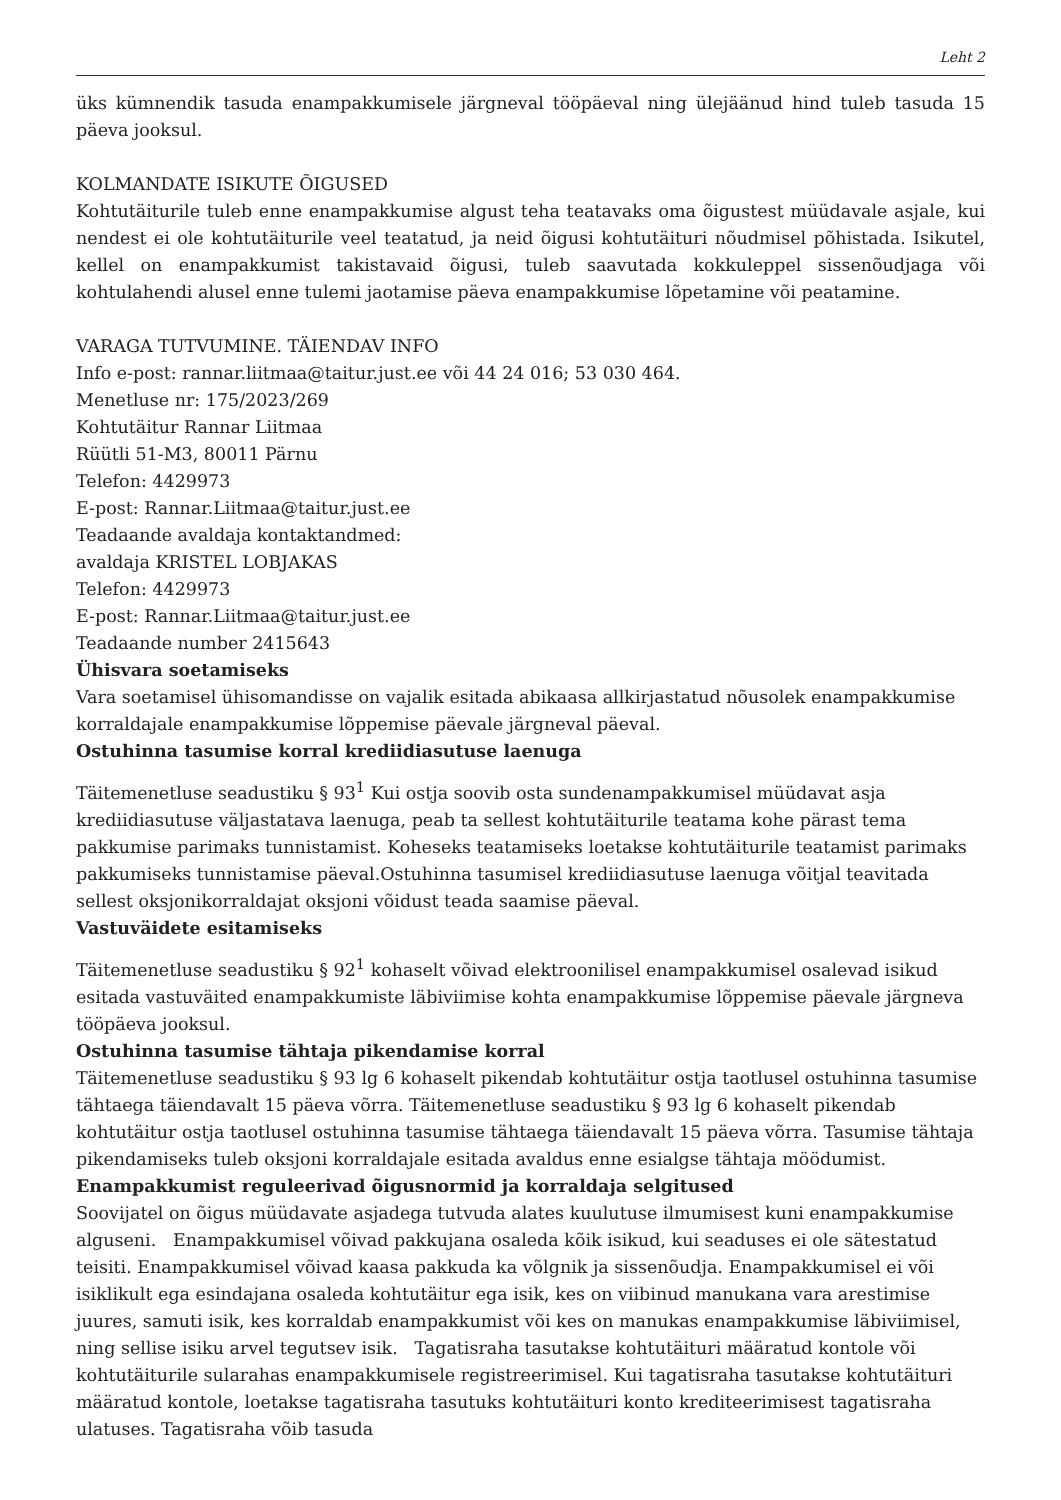Leht 2
üks kümnendik tasuda enampakkumisele järgneval tööpäeval ning ülejäänud hind tuleb tasuda 15 päeva jooksul.
KOLMANDATE ISIKUTE ÕIGUSED
Kohtutäiturile tuleb enne enampakkumise algust teha teatavaks oma õigustest müüdavale asjale, kui nendest ei ole kohtutäiturile veel teatatud, ja neid õigusi kohtutäituri nõudmisel põhistada. Isikutel, kellel on enampakkumist takistavaid õigusi, tuleb saavutada kokkuleppel sissenõudjaga või kohtulahendi alusel enne tulemi jaotamise päeva enampakkumise lõpetamine või peatamine.
VARAGA TUTVUMINE. TÄIENDAV INFO
Info e-post: rannar.liitmaa@taitur.just.ee või 44 24 016; 53 030 464.
Menetluse nr: 175/2023/269
Kohtutäitur Rannar Liitmaa
Rüütli 51-M3, 80011 Pärnu
Telefon: 4429973
E-post: Rannar.Liitmaa@taitur.just.ee
Teadaande avaldaja kontaktandmed:
avaldaja KRISTEL LOBJAKAS
Telefon: 4429973
E-post: Rannar.Liitmaa@taitur.just.ee
Teadaande number 2415643
Ühisvara soetamiseks
Vara soetamisel ühisomandisse on vajalik esitada abikaasa allkirjastatud nõusolek enampakkumise korraldajale enampakkumise lõppemise päevale järgneval päeval.
Ostuhinna tasumise korral krediidiasutuse laenuga
Täitemenetluse seadustiku § 93<sup>1</sup> Kui ostja soovib osta sundenampakkumisel müüdavat asja krediidiasutuse väljastatava laenuga, peab ta sellest kohtutäiturile teatama kohe pärast tema pakkumise parimaks tunnistamist. Koheseks teatamiseks loetakse kohtutäiturile teatamist parimaks pakkumiseks tunnistamise päeval.Ostuhinna tasumisel krediidiasutuse laenuga võitjal teavitada sellest oksjonikorraldajat oksjoni võidust teada saamise päeval.
Vastuväidete esitamiseks
Täitemenetluse seadustiku § 92<sup>1</sup> kohaselt võivad elektroonilisel enampakkumisel osalevad isikud esitada vastuväited enampakkumiste läbiviimise kohta enampakkumise lõppemise päevale järgneva tööpäeva jooksul.
Ostuhinna tasumise tähtaja pikendamise korral
Täitemenetluse seadustiku § 93 lg 6 kohaselt pikendab kohtutäitur ostja taotlusel ostuhinna tasumise tähtaega täiendavalt 15 päeva võrra. Täitemenetluse seadustiku § 93 lg 6 kohaselt pikendab kohtutäitur ostja taotlusel ostuhinna tasumise tähtaega täiendavalt 15 päeva võrra. Tasumise tähtaja pikendamiseks tuleb oksjoni korraldajale esitada avaldus enne esialgse tähtaja möödumist.
Enampakkumist reguleerivad õigusnormid ja korraldaja selgitused
Soovijatel on õigus müüdavate asjadega tutvuda alates kuulutuse ilmumisest kuni enampakkumise alguseni. Enampakkumisel võivad pakkujana osaleda kõik isikud, kui seaduses ei ole sätestatud teisiti. Enampakkumisel võivad kaasa pakkuda ka võlgnik ja sissenõudja. Enampakkumisel ei või isiklikult ega esindajana osaleda kohtutäitur ega isik, kes on viibinud manukana vara arestimise juures, samuti isik, kes korraldab enampakkumist või kes on manukas enampakkumise läbiviimisel, ning sellise isiku arvel tegutsev isik. Tagatisraha tasutakse kohtutäituri määratud kontole või kohtutäiturile sularahas enampakkumisele registreerimisel. Kui tagatisraha tasutakse kohtutäituri määratud kontole, loetakse tagatisraha tasutuks kohtutäituri konto krediteerimisest tagatisraha ulatuses. Tagatisraha võib tasuda